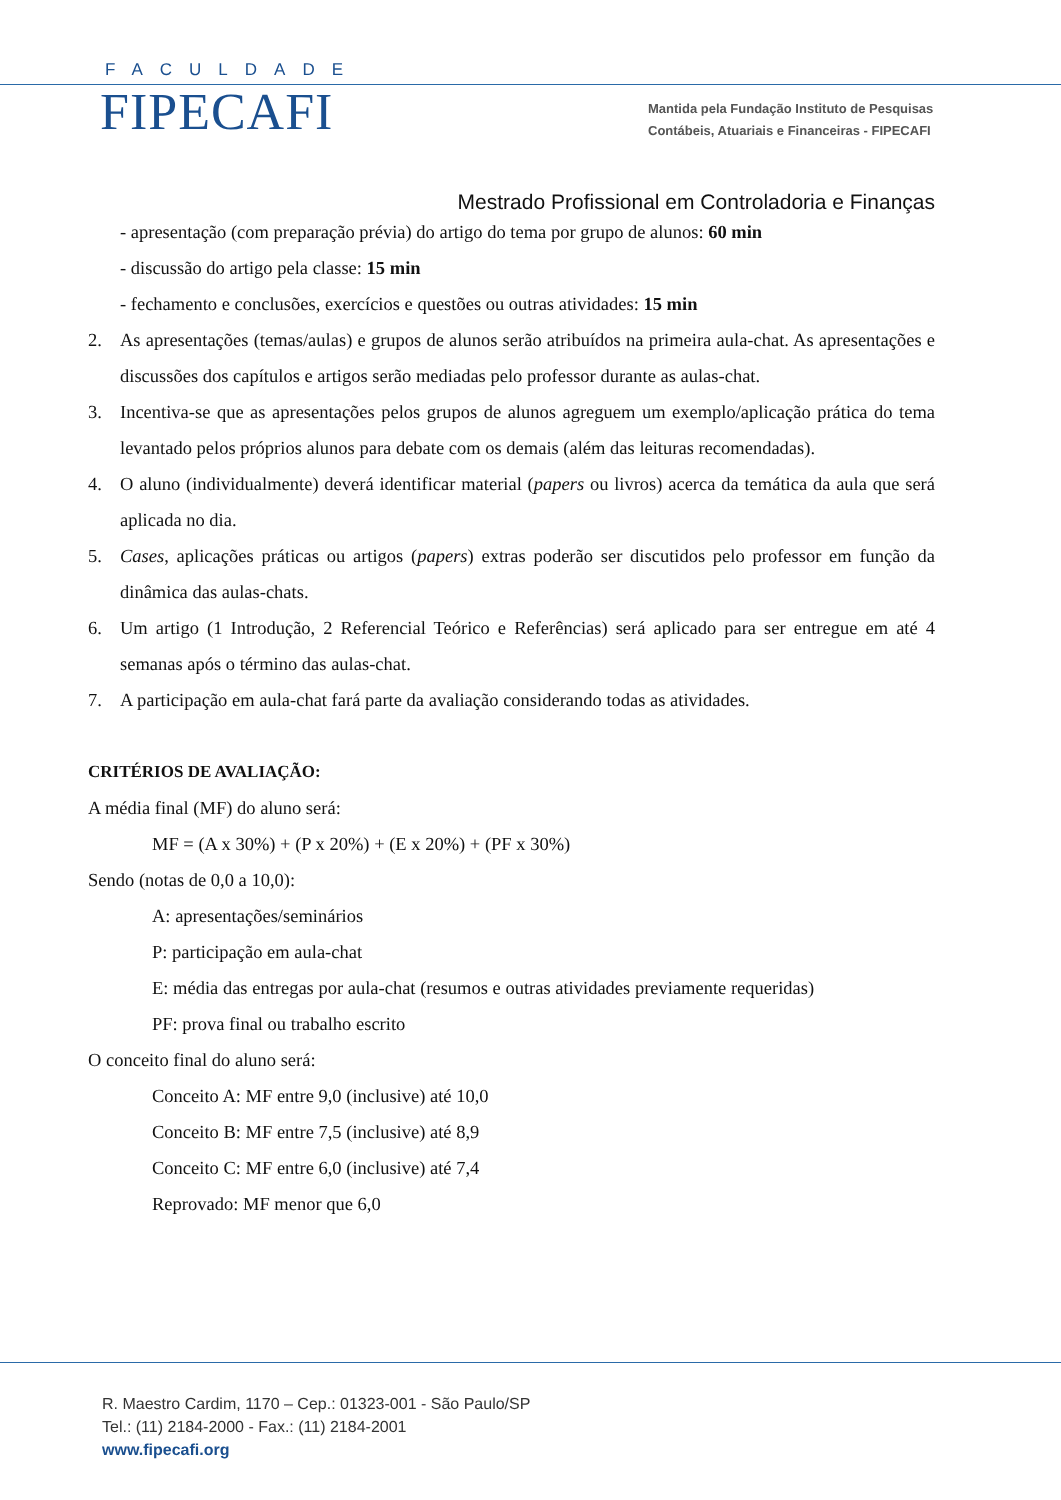FACULDADE
FIPECAFI
Mantida pela Fundação Instituto de Pesquisas
Contábeis, Atuariais e Financeiras - FIPECAFI
Mestrado Profissional em Controladoria e Finanças
- apresentação (com preparação prévia) do artigo do tema por grupo de alunos: 60 min
- discussão do artigo pela classe: 15 min
- fechamento e conclusões, exercícios e questões ou outras atividades: 15 min
2. As apresentações (temas/aulas) e grupos de alunos serão atribuídos na primeira aula-chat. As apresentações e discussões dos capítulos e artigos serão mediadas pelo professor durante as aulas-chat.
3. Incentiva-se que as apresentações pelos grupos de alunos agreguem um exemplo/aplicação prática do tema levantado pelos próprios alunos para debate com os demais (além das leituras recomendadas).
4. O aluno (individualmente) deverá identificar material (papers ou livros) acerca da temática da aula que será aplicada no dia.
5. Cases, aplicações práticas ou artigos (papers) extras poderão ser discutidos pelo professor em função da dinâmica das aulas-chats.
6. Um artigo (1 Introdução, 2 Referencial Teórico e Referências) será aplicado para ser entregue em até 4 semanas após o término das aulas-chat.
7. A participação em aula-chat fará parte da avaliação considerando todas as atividades.
CRITÉRIOS DE AVALIAÇÃO:
A média final (MF) do aluno será:
MF = (A x 30%) + (P x 20%) + (E x 20%) + (PF x 30%)
Sendo (notas de 0,0 a 10,0):
A: apresentações/seminários
P: participação em aula-chat
E: média das entregas por aula-chat (resumos e outras atividades previamente requeridas)
PF: prova final ou trabalho escrito
O conceito final do aluno será:
Conceito A: MF entre 9,0 (inclusive) até 10,0
Conceito B: MF entre 7,5 (inclusive) até 8,9
Conceito C: MF entre 6,0 (inclusive) até 7,4
Reprovado: MF menor que 6,0
R. Maestro Cardim, 1170 – Cep.: 01323-001 - São Paulo/SP
Tel.: (11) 2184-2000 - Fax.: (11) 2184-2001
www.fipecafi.org